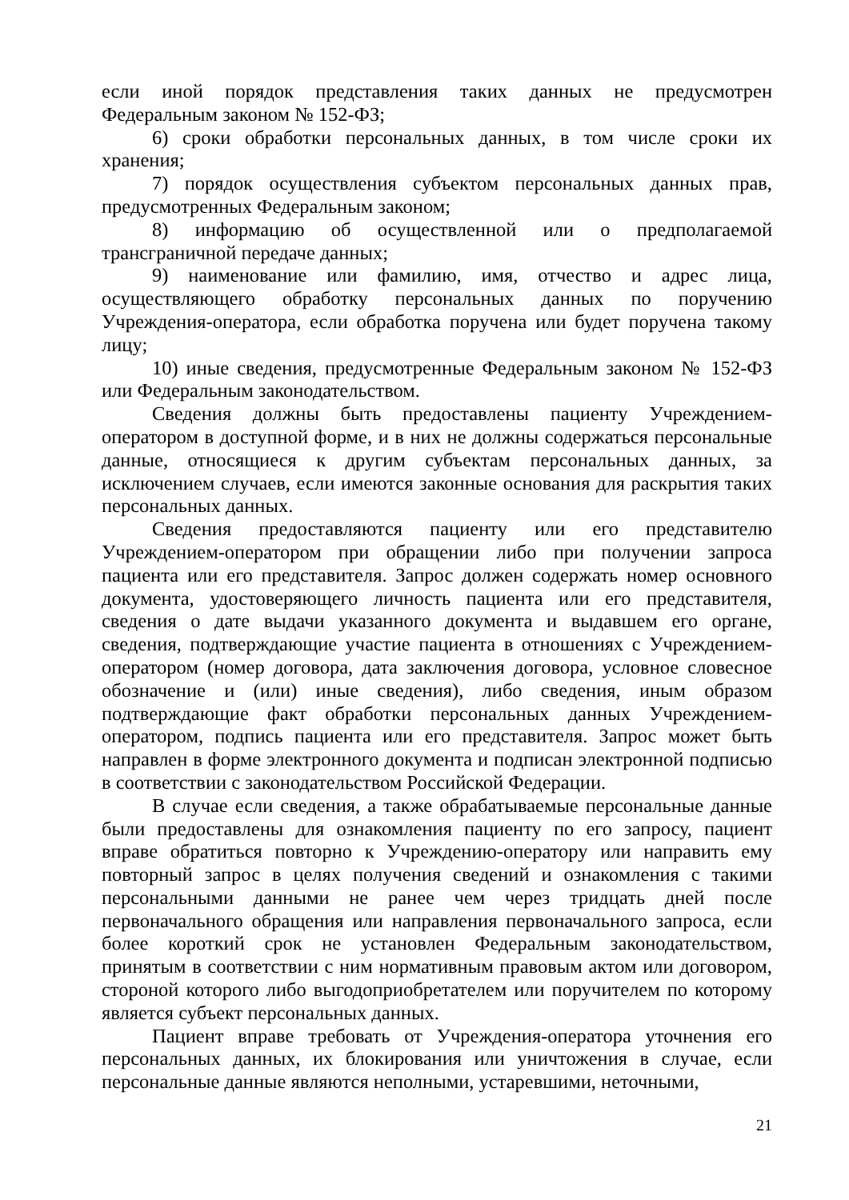если иной порядок представления таких данных не предусмотрен Федеральным законом № 152-ФЗ;
6) сроки обработки персональных данных, в том числе сроки их хранения;
7) порядок осуществления субъектом персональных данных прав, предусмотренных Федеральным законом;
8) информацию об осуществленной или о предполагаемой трансграничной передаче данных;
9) наименование или фамилию, имя, отчество и адрес лица, осуществляющего обработку персональных данных по поручению Учреждения-оператора, если обработка поручена или будет поручена такому лицу;
10) иные сведения, предусмотренные Федеральным законом № 152-ФЗ или Федеральным законодательством.
Сведения должны быть предоставлены пациенту Учреждением-оператором в доступной форме, и в них не должны содержаться персональные данные, относящиеся к другим субъектам персональных данных, за исключением случаев, если имеются законные основания для раскрытия таких персональных данных.
Сведения предоставляются пациенту или его представителю Учреждением-оператором при обращении либо при получении запроса пациента или его представителя. Запрос должен содержать номер основного документа, удостоверяющего личность пациента или его представителя, сведения о дате выдачи указанного документа и выдавшем его органе, сведения, подтверждающие участие пациента в отношениях с Учреждением-оператором (номер договора, дата заключения договора, условное словесное обозначение и (или) иные сведения), либо сведения, иным образом подтверждающие факт обработки персональных данных Учреждением-оператором, подпись пациента или его представителя. Запрос может быть направлен в форме электронного документа и подписан электронной подписью в соответствии с законодательством Российской Федерации.
В случае если сведения, а также обрабатываемые персональные данные были предоставлены для ознакомления пациенту по его запросу, пациент вправе обратиться повторно к Учреждению-оператору или направить ему повторный запрос в целях получения сведений и ознакомления с такими персональными данными не ранее чем через тридцать дней после первоначального обращения или направления первоначального запроса, если более короткий срок не установлен Федеральным законодательством, принятым в соответствии с ним нормативным правовым актом или договором, стороной которого либо выгодоприобретателем или поручителем по которому является субъект персональных данных.
Пациент вправе требовать от Учреждения-оператора уточнения его персональных данных, их блокирования или уничтожения в случае, если персональные данные являются неполными, устаревшими, неточными,
21